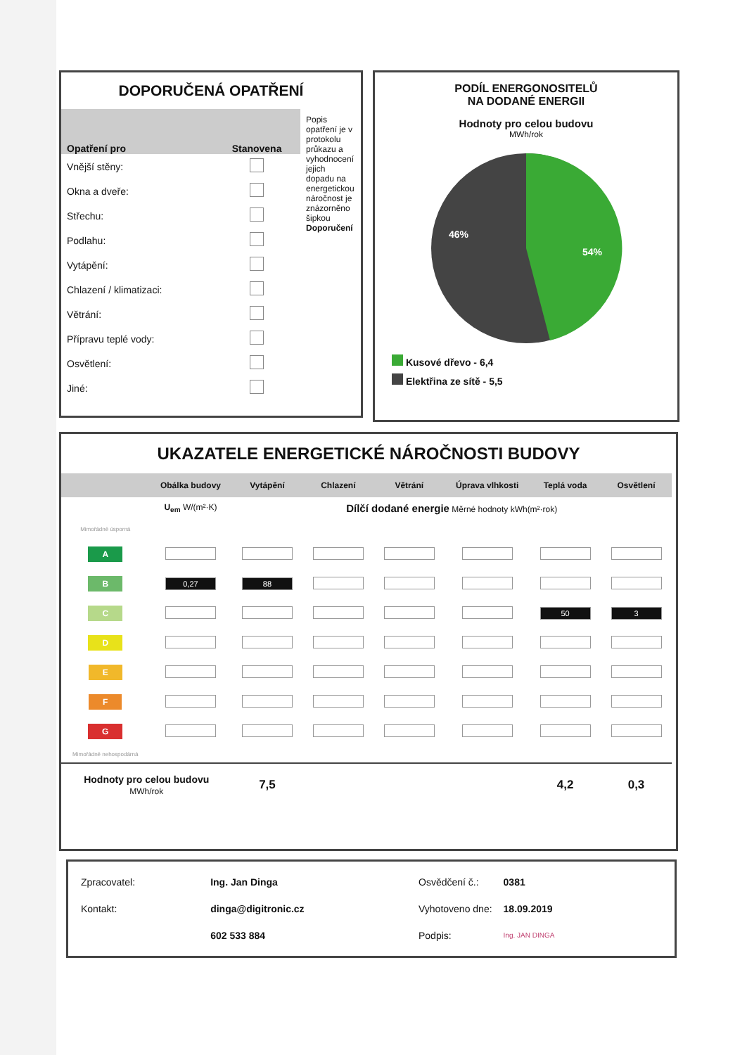DOPORUČENÁ OPATŘENÍ
| Opatření pro | Stanovena |
| --- | --- |
| Vnější stěny: | |
| Okna a dveře: | |
| Střechu: | |
| Podlahu: | |
| Vytápění: | |
| Chlazení / klimatizaci: | |
| Větrání: | |
| Přípravu teplé vody: | |
| Osvětlení: | |
| Jiné: | |
Popis opatření je v protokolu průkazu a vyhodnocení jejich dopadu na energetickou náročnost je znázorněno šipkou Doporučení
PODÍL ENERGONOSITELŮ
NA DODANÉ ENERGII
Hodnoty pro celou budovu
MWh/rok
46%
54%
Kusové dřevo - 6,4
Elektřina ze sítě - 5,5
UKAZATELE ENERGETICKÉ NÁROČNOSTI BUDOVY
| | Obálka budovy | Vytápění | Chlazení | Větrání | Úprava vlhkosti | Teplá voda | Osvětlení |
| --- | --- | --- | --- | --- | --- | --- | --- |
| | U<sub>em</sub> W/(m²·K) | Dílčí dodané energie Měrné hodnoty kWh(m²·rok) | | | | | |
| Mimořádně úsporná | | | | | | | |
| A | | | | | | | |
| B | 0,27 | 88 | | | | | |
| C | | | | | | 50 | 3 |
| D | | | | | | | |
| E | | | | | | | |
| F | | | | | | | |
| G | | | | | | | |
| Mimořádně nehospodárná | | | | | | | |
| Hodnoty pro celou budovu MWh/rok | | 7,5 | | | | 4,2 | 0,3 |
| Zpracovatel: | Ing. Jan Dinga |
| Kontakt: | dinga@digitronic.cz |
| | 602 533 884 |
| Osvědčení č.: | 0381 |
| Vyhotoveno dne: | 18.09.2019 |
| Podpis: | Ing. JAN DINGA |